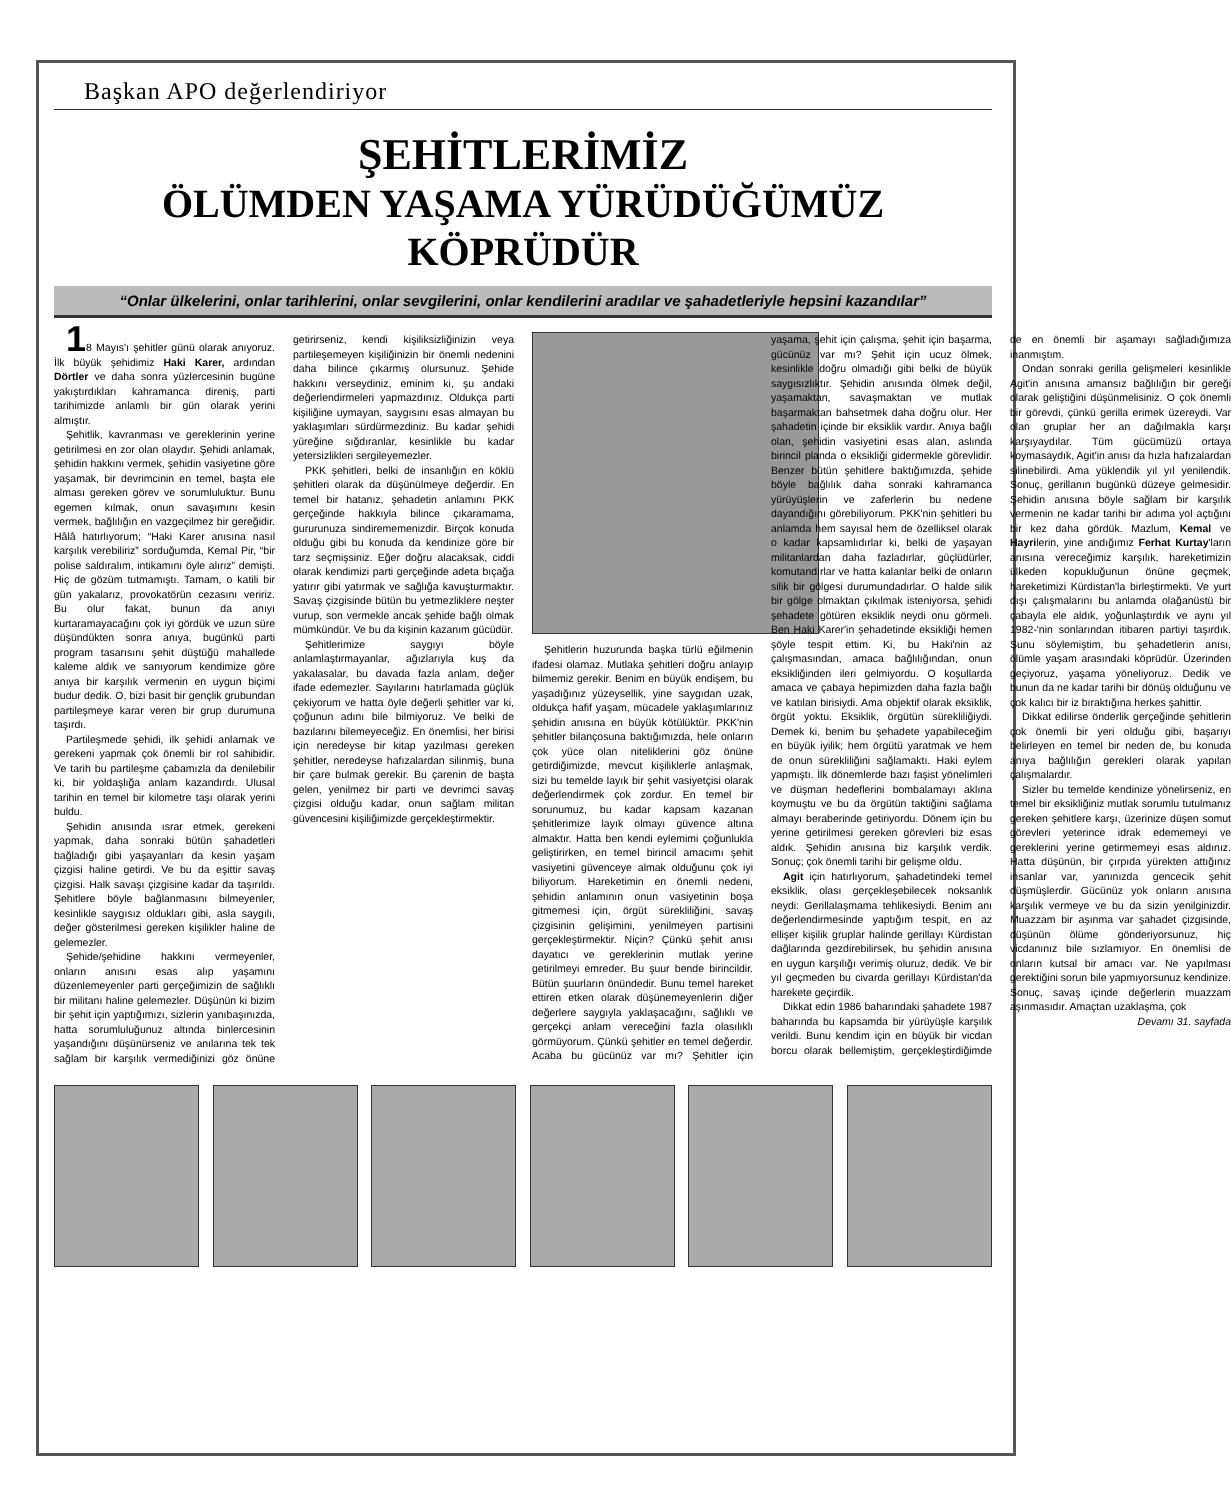Başkan APO değerlendiriyor
ŞEHİTLERİMİZ
ÖLÜMDEN YAŞAMA YÜRÜDÜĞÜMÜZ
KÖPRÜDÜR
“Onlar ülkelerini, onlar tarihlerini, onlar sevgilerini, onlar kendilerini aradılar ve şahadetleriyle hepsini kazandılar”
18 Mayıs'ı şehitler günü olarak anıyoruz. İlk büyük şehidimiz Haki Karer, ardından Dörtler ve daha sonra yüzlercesinin bugüne yakıştırdıkları kahramanca direniş, parti tarihimizde anlamlı bir gün olarak yerini almıştır.
Şehitlik, kavranması ve gereklerinin yerine getirilmesi en zor olan olaydır. Şehidi anlamak, şehidin hakkını vermek, şehidin vasiyetine göre yaşamak, bir devrimcinin en temel, başta ele alması gereken görev ve sorumluluktur. Bunu egemen kılmak, onun savaşımını kesin vermek, bağlılığın en vazgeçilmez bir gereğidir. Hâlâ hatırlıyorum; “Haki Karer anısına nasıl karşılık verebiliriz” sorduğumda, Kemal Pir, “bir polise saldıralım, intikamını öyle alırız” demişti. Hiç de gözüm tutmamıştı. Tamam, o katili bir gün yakalarız, provokatörün cezasını veririz. Bu olur fakat, bunun da anıyı kurtaramayacağını çok iyi gördük ve uzun süre düşündükten sonra anıya, bugünkü parti program tasarısını şehit düştüğü mahallede kaleme aldık ve sanıyorum kendimize göre anıya bir karşılık vermenin en uygun biçimi budur dedik. O, bizi basit bir gençlik grubundan partileşmeye karar veren bir grup durumuna taşırdı.
Partileşmede şehidi, ilk şehidi anlamak ve gerekeni yapmak çok önemli bir rol sahibidir. Ve tarih bu partileşme çabamızla da denilebilir ki, bir yoldaşlığa anlam kazandırdı. Ulusal tarihin en temel bir kilometre taşı olarak yerini buldu.
Şehidin anısında ısrar etmek, gerekeni yapmak, daha sonraki bütün şahadetleri bağladığı gibi yaşayanları da kesin yaşam çizgisi haline getirdi. Ve bu da eşittir savaş çizgisi. Halk savaşı çizgisine kadar da taşırıldı. Şehitlere böyle bağlanmasını bilmeyenler, kesinlikle saygısız oldukları gibi, asla saygılı, değer gösterilmesi gereken kişilikler haline de gelemezler.
Şehide/şehidine hakkını vermeyenler, onların anısını esas alıp yaşamını düzenlemeyenler parti gerçeğimizin de sağlıklı bir militanı haline gelemezler. Düşünün ki bizim bir şehit için yaptığımızı, sizlerin yanıbaşınızda, hatta sorumluluğunuz altında binlercesinin yaşandığını düşünürseniz ve anılarına tek tek sağlam bir karşılık vermediğinizi göz önüne getirirseniz, kendi kişiliksizliğinizin veya partileşemeyen kişiliğinizin bir önemli nedenini daha bilince çıkarmış olursunuz. Şehide hakkını verseydiniz, eminim ki, şu andaki değerlendirmeleri yapmazdınız. Oldukça parti kişiliğine uymayan, saygısını esas almayan bu yaklaşımları sürdürmezdiniz. Bu kadar şehidi yüreğine sığdıranlar, kesinlikle bu kadar yetersizlikleri sergileyemezler.
PKK şehitleri, belki de insanlığın en köklü şehitleri olarak da düşünülmeye değerdir. En temel bir hatanız, şehadetin anlamını PKK gerçeğinde hakkıyla bilince çıkaramama, gururunuza sindirememenizdir. Birçok konuda olduğu gibi bu konuda da kendinize göre bir tarz seçmişsiniz. Eğer doğru alacaksak, ciddi olarak kendimizi parti gerçeğinde adeta bıçağa yatırır gibi yatırmak ve sağlığa kavuşturmaktır. Savaş çizgisinde bütün bu yetmezliklere neşter vurup, son vermekle ancak şehide bağlı olmak mümkündür. Ve bu da kişinin kazanım gücüdür.
Şehitlerimize saygıyı böyle anlamlaştırmayanlar, ağızlarıyla kuş da yakalasalar, bu davada fazla anlam, değer ifade edemezler. Sayılarını hatırlamada güçlük çekiyorum ve hatta öyle değerli şehitler var ki, çoğunun adını bile bilmiyoruz. Ve belki de bazılarını bilemeyeceğiz. En önemlisi, her birisi için neredeyse bir kitap yazılması gereken şehitler, neredeyse hafızalardan silinmiş, buna bir çare bulmak gerekir. Bu çarenin de başta gelen, yenilmez bir parti ve devrimci savaş çizgisi olduğu kadar, onun sağlam militan güvencesini kişiliğimizde gerçekleştirmektir.
Şehitlerin huzurunda başka türlü eğilmenin ifadesi olamaz. Mutlaka şehitleri doğru anlayıp bilmemiz gerekir. Benim en büyük endişem, bu yaşadığınız yüzeysellik, yine saygıdan uzak, oldukça hafif yaşam, mücadele yaklaşımlarınız şehidin anısına en büyük kötülüktür. PKK'nin şehitler bilançosuna baktığımızda, hele onların çok yüce olan niteliklerini göz önüne getirdiğimizde, mevcut kişiliklerle anlaşmak, sizi bu temelde layık bir şehit vasiyetçisi olarak değerlendirmek çok zordur. En temel bir sorunumuz, bu kadar kapsam kazanan şehitlerimize layık olmayı güvence altına almaktır. Hatta ben kendi eylemimi çoğunlukla geliştirirken, en temel birincil amacımı şehit vasiyetini güvenceye almak olduğunu çok iyi biliyorum. Hareketimin en önemli nedeni, şehidin anlamının onun vasiyetinin boşa gitmemesi için, örgüt sürekliliğini, savaş çizgisinin gelişimini, yenilmeyen partisini gerçekleştirmektir. Niçin? Çünkü şehit anısı dayatıcı ve gereklerinin mutlak yerine getirilmeyi emreder. Bu şuur bende birincildir. Bütün şuurların önündedir. Bunu temel hareket ettiren etken olarak düşünemeyenlerin diğer değerlere saygıyla yaklaşacağını, sağlıklı ve gerçekçi anlam vereceğini fazla olasılıklı görmüyorum. Çünkü şehitler en temel değerdir. Acaba bu gücünüz var mı? Şehitler için yaşama, şehit için çalışma, şehit için başarma, gücünüz var mı? Şehit için ucuz ölmek, kesinlikle doğru olmadığı gibi belki de büyük saygısızlıktır. Şehidin anısında ölmek değil, yaşamaktan, savaşmaktan ve mutlak başarmaktan bahsetmek daha doğru olur. Her şahadetin içinde bir eksiklik vardır. Anıya bağlı olan, şehidin vasiyetini esas alan, aslında birincil planda o eksikliği gidermekle görevlidir. Benzer bütün şehitlere baktığımızda, şehide böyle bağlılık daha sonraki kahramanca yürüyüşlerin ve zaferlerin bu nedene dayandığını görebiliyorum. PKK'nin şehitleri bu anlamda hem sayısal hem de özelliksel olarak o kadar kapsamlıdırlar ki, belki de yaşayan militanlardan daha fazladırlar, güçlüdürler, komutandırlar ve hatta kalanlar belki de onların silik bir gölgesi durumundadırlar. O halde silik bir gölge olmaktan çıkılmak isteniyorsa, şehidi şehadete götüren eksiklik neydi onu görmeli. Ben Haki Karer'in şehadetinde eksikliği hemen şöyle tespit ettim. Ki, bu Haki'nin az çalışmasından, amaca bağlılığından, onun eksikliğinden ileri gelmiyordu. O koşullarda amaca ve çabaya hepimizden daha fazla bağlı ve katılan birisiydi. Ama objektif olarak eksiklik, örgüt yoktu. Eksiklik, örgütün sürekliliğiydi. Demek ki, benim bu şehadete yapabileceğim en büyük iyilik; hem örgütü yaratmak ve hem de onun sürekliliğini sağlamaktı. Haki eylem yapmıştı. İlk dönemlerde bazı faşist yönelimleri ve düşman hedeflerini bombalamayı aklına koymuştu ve bu da örgütün taktiğini sağlama almayı beraberinde getiriyordu. Dönem için bu yerine getirilmesi gereken görevleri biz esas aldık. Şehidin anısına biz karşılık verdik. Sonuç; çok önemli tarihi bir gelişme oldu.
Agit için hatırlıyorum, şahadetindeki temel eksiklik, olası gerçekleşebilecek noksanlık neydi: Gerillalaşmama tehlikesiydi. Benim anı değerlendirmesinde yaptığım tespit, en az ellişer kişilik gruplar halinde gerillayı Kürdistan dağlarında gezdirebilirsek, bu şehidin anısına en uygun karşılığı verimiş oluruz, dedik. Ve bir yıl geçmeden bu civarda gerillayı Kürdistan'da harekete geçirdik.
Dikkat edin 1986 baharındaki şahadete 1987 baharında bu kapsamda bir yürüyüşle karşılık verildi. Bunu kendim için en büyük bir vicdan borcu olarak bellemiştim, gerçekleştirdiğimde de en önemli bir aşamayı sağladığımıza inanmıştım.
Ondan sonraki gerilla gelişmeleri kesinlikle Agit'in anısına amansız bağlılığın bir gereği olarak geliştiğini düşünmelisiniz. O çok önemli bir görevdi, çünkü gerilla erimek üzereydi. Var olan gruplar her an dağılmakla karşı karşıyaydılar. Tüm gücümüzü ortaya koymasaydık, Agit'in anısı da hızla hafızalardan silinebilirdi. Ama yüklendik yıl yıl yenilendik. Sonuç, gerillanın bugünkü düzeye gelmesidir. Şehidin anısına böyle sağlam bir karşılık vermenin ne kadar tarihi bir adıma yol açtığını bir kez daha gördük. Mazlum, Kemal ve Hayrilerin, yine andığımız Ferhat Kurtay'ların anısına vereceğimiz karşılık, hareketimizin ülkeden kopukluğunun önüne geçmek, hareketimizi Kürdistan'la birleştirmekti. Ve yurt dışı çalışmalarını bu anlamda olağanüstü bir çabayla ele aldık, yoğunlaştırdık ve aynı yıl 1982-'nin sonlarından itibaren partiyi taşırdık. Şunu söylemiştim, bu şehadetlerin anısı, ölümle yaşam arasındaki köprüdür. Üzerinden geçiyoruz, yaşama yöneliyoruz. Dedik ve bunun da ne kadar tarihi bir dönüş olduğunu ve çok kalıcı bir iz bıraktığına herkes şahittir.
Dikkat edilirse önderlik gerçeğinde şehitlerin çok önemli bir yeri olduğu gibi, başarıyı belirleyen en temel bir neden de, bu konuda anıya bağlılığın gerekleri olarak yapılan çalışmalardır.
Sizler bu temelde kendinize yönelirseniz, en temel bir eksikliğiniz mutlak sorumlu tutulmanız gereken şehitlere karşı, üzerinize düşen somut görevleri yeterince idrak edememeyi ve gereklerini yerine getirmemeyi esas aldınız. Hatta düşünün, bir çırpıda yürekten attığınız insanlar var, yanınızda gencecik şehit düşmüşlerdir. Gücünüz yok onların anısına karşılık vermeye ve bu da sizin yenilginizdir. Muazzam bir aşınma var şahadet çizgisinde, düşünün ölüme gönderiyorsunuz, hiç vicdanınız bile sızlamıyor. En önemlisi de onların kutsal bir amacı var. Ne yapılması gerektiğini sorun bile yapmıyorsunuz kendinize. Sonuç, savaş içinde değerlerin muazzam aşınmasıdır. Amaçtan uzaklaşma, çok
Devamı 31. sayfada